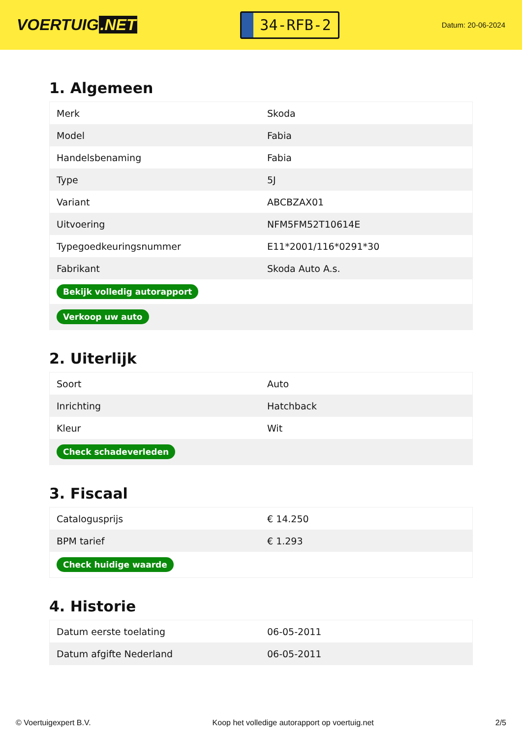VOERTUIG.NET
34-RFB-2
Datum: 20-06-2024
1. Algemeen
| Merk | Skoda |
| Model | Fabia |
| Handelsbenaming | Fabia |
| Type | 5J |
| Variant | ABCBZAX01 |
| Uitvoering | NFM5FM52T10614E |
| Typegoedkeuringsnummer | E11*2001/116*0291*30 |
| Fabrikant | Skoda Auto A.s. |
| Bekijk volledig autorapport | |
| Verkoop uw auto | |
2. Uiterlijk
| Soort | Auto |
| Inrichting | Hatchback |
| Kleur | Wit |
| Check schadeverleden | |
3. Fiscaal
| Catalogusprijs | € 14.250 |
| BPM tarief | € 1.293 |
| Check huidige waarde | |
4. Historie
| Datum eerste toelating | 06-05-2011 |
| Datum afgifte Nederland | 06-05-2011 |
© Voertuigexpert B.V. Koop het volledige autorapport op voertuig.net 2/5